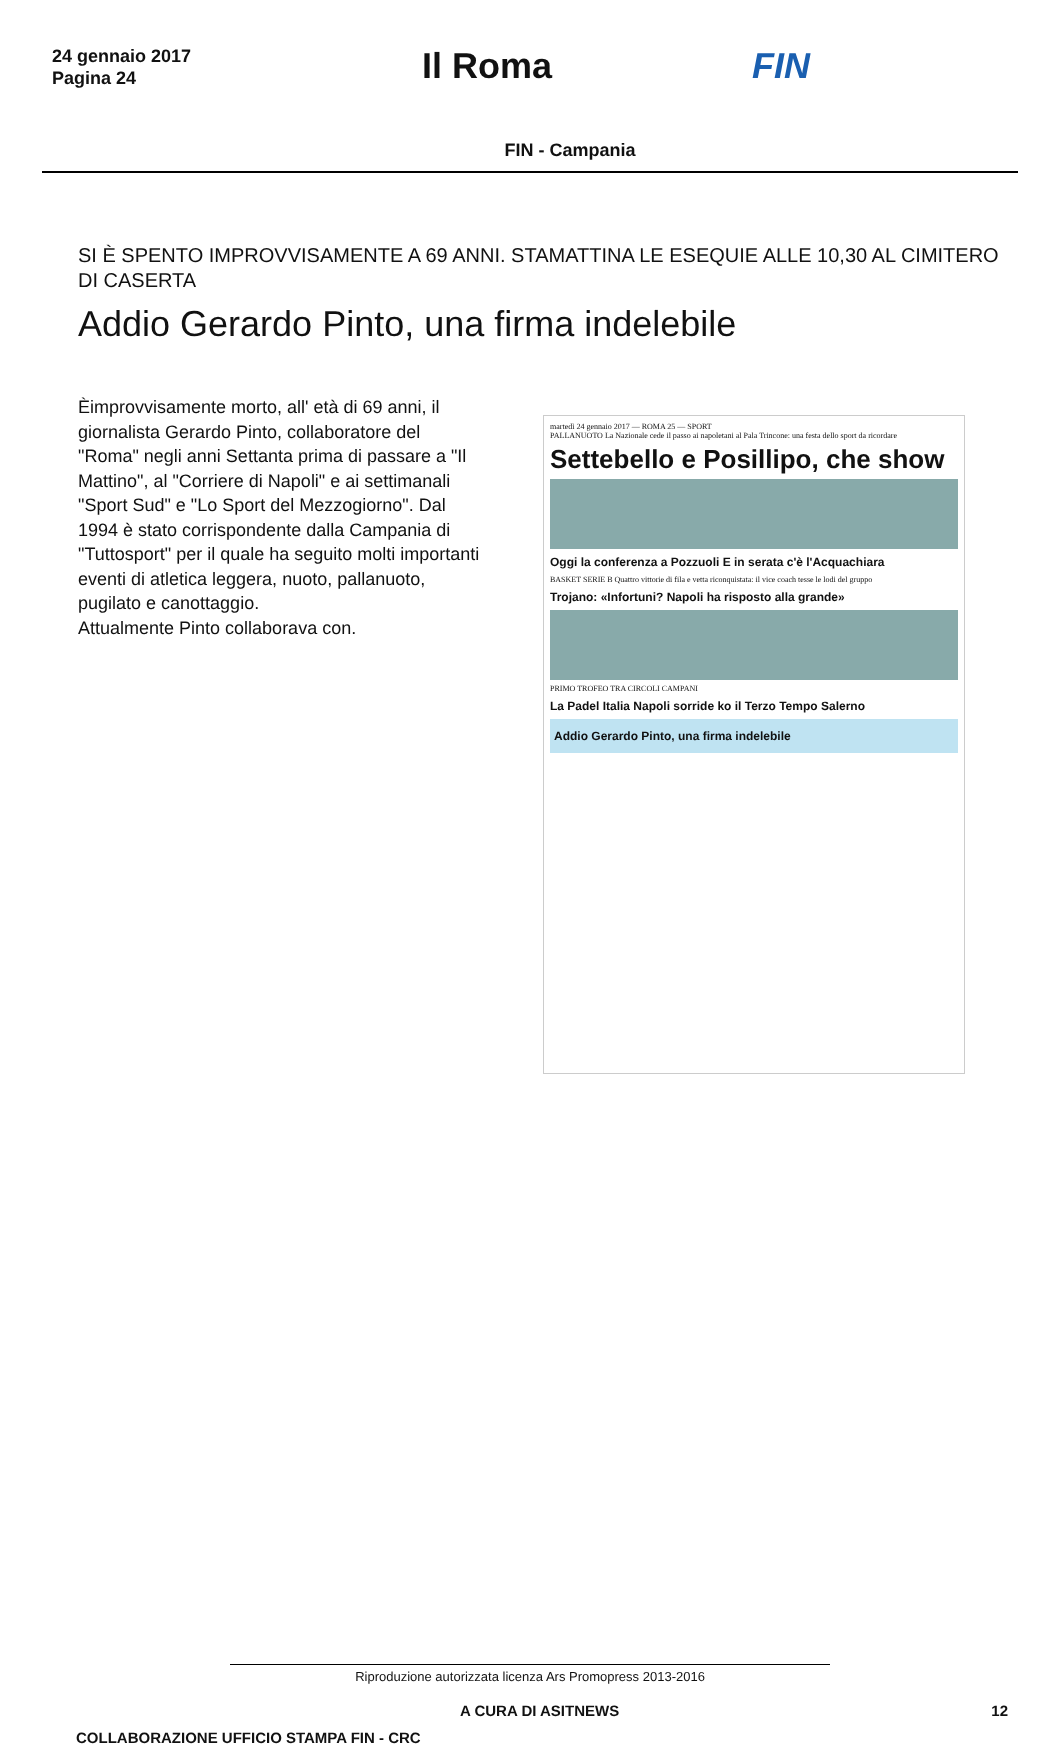24 gennaio 2017
Pagina 24
Il Roma FIN
FIN - Campania
SI È SPENTO IMPROVVISAMENTE A 69 ANNI. STAMATTINA LE ESEQUIE ALLE 10,30 AL CIMITERO DI CASERTA
Addio Gerardo Pinto, una firma indelebile
Èimprovvisamente morto, all' età di 69 anni, il giornalista Gerardo Pinto, collaboratore del "Roma" negli anni Settanta prima di passare a "Il Mattino", al "Corriere di Napoli" e ai settimanali "Sport Sud" e "Lo Sport del Mezzogiorno". Dal 1994 è stato corrispondente dalla Campania di "Tuttosport" per il quale ha seguito molti importanti eventi di atletica leggera, nuoto, pallanuoto, pugilato e canottaggio.
Attualmente Pinto collaborava con.
martedì 24 gennaio 2017 — ROMA 25 — SPORT
PALLANUOTO La Nazionale cede il passo ai napoletani al Pala Trincone: una festa dello sport da ricordare
Settebello e Posillipo, che show
Oggi la conferenza a Pozzuoli E in serata c'è l'Acquachiara
BASKET SERIE B Quattro vittorie di fila e vetta riconquistata: il vice coach tesse le lodi del gruppo
Trojano: «Infortuni? Napoli ha risposto alla grande»
PRIMO TROFEO TRA CIRCOLI CAMPANI
La Padel Italia Napoli sorride ko il Terzo Tempo Salerno
Addio Gerardo Pinto, una firma indelebile
Riproduzione autorizzata licenza Ars Promopress 2013-2016
A CURA DI ASITNEWS 12
COLLABORAZIONE UFFICIO STAMPA FIN - CRC